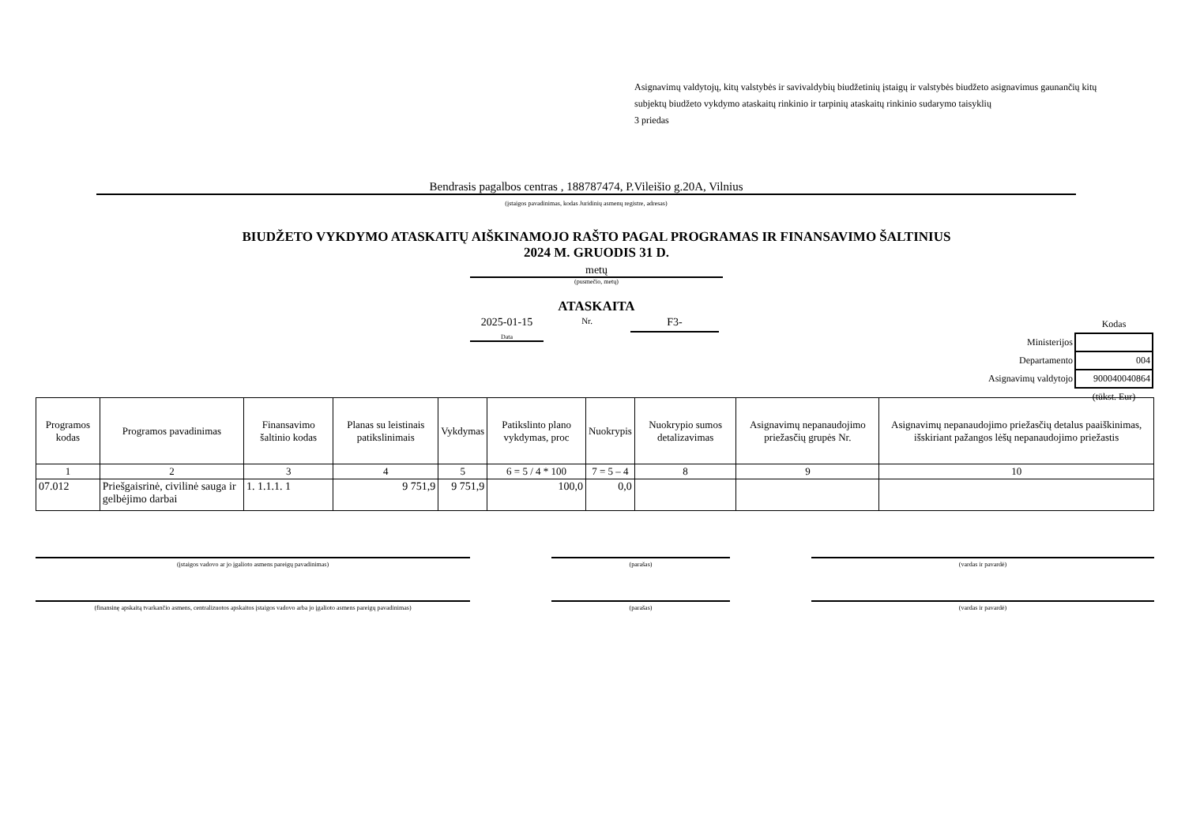Asignavimų valdytojų, kitų valstybės ir savivaldybių biudžetinių įstaigų ir valstybės biudžeto asignavimus gaunančių kitų subjektų biudžeto vykdymo ataskaitų rinkinio ir tarpinių ataskaitų rinkinio sudarymo taisyklių
3 priedas
Bendrasis pagalbos centras , 188787474, P.Vileišio g.20A, Vilnius
(įstaigos pavadinimas, kodas Juridinių asmenų registre, adresas)
BIUDŽETO VYKDYMO ATASKAITŲ AIŠKINAMOJO RAŠTO PAGAL PROGRAMAS IR FINANSAVIMO ŠALTINIUS
2024 M. GRUODIS 31 D.
metų
(pusmečio, metų)
ATASKAITA
2025-01-15
Data
Nr.
F3-
| | Kodas |
| Ministerijos | |
| Departamento | 004 |
| Asignavimų valdytojo | 900040040864 |
| | (tūkst. Eur) |
| Programos kodas | Programos pavadinimas | Finansavimo šaltinio kodas | Planas su leistinais patikslinimais | Vykdymas | Patikslinto plano vykdymas, proc | Nuokrypis | Nuokrypio sumos detalizavimas | Asignavimų nepanaudojimo priežasčių grupės Nr. | Asignavimų nepanaudojimo priežasčių detalus paaiškinimas, išskiriant pažangos lėšų nepanaudojimo priežastis |
| --- | --- | --- | --- | --- | --- | --- | --- | --- | --- |
| 1 | 2 | 3 | 4 | 5 | 6 = 5 / 4 * 100 | 7 = 5 – 4 | 8 | 9 | 10 |
| 07.012 | Priešgaisrinė, civilinė sauga ir gelbėjimo darbai | 1. 1.1.1. 1 | 9 751,9 | 9 751,9 | 100,0 | 0,0 | | | |
(įstaigos vadovo ar jo įgalioto asmens pareigų pavadinimas) (parašas) (vardas ir pavardė)
(finansinę apskaitą tvarkančio asmens, centralizuotos apskaitos įstaigos vadovo arba jo įgalioto asmens pareigų pavadinimas)
(parašas) (vardas ir pavardė)